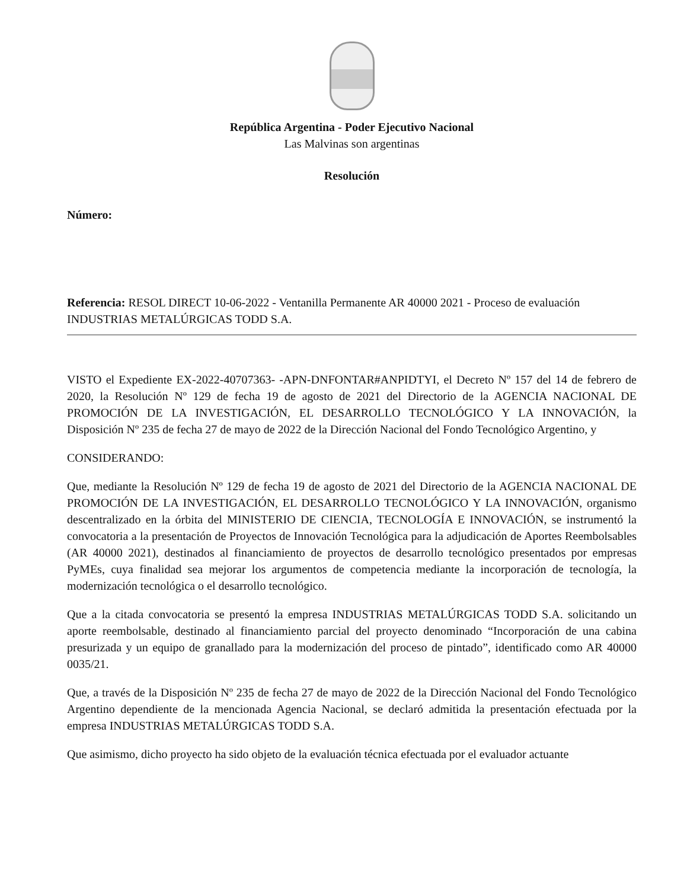República Argentina - Poder Ejecutivo Nacional
Las Malvinas son argentinas
Resolución
Número:
Referencia: RESOL DIRECT 10-06-2022 - Ventanilla Permanente AR 40000 2021 - Proceso de evaluación INDUSTRIAS METALÚRGICAS TODD S.A.
VISTO el Expediente EX-2022-40707363- -APN-DNFONTAR#ANPIDTYI, el Decreto Nº 157 del 14 de febrero de 2020, la Resolución Nº 129 de fecha 19 de agosto de 2021 del Directorio de la AGENCIA NACIONAL DE PROMOCIÓN DE LA INVESTIGACIÓN, EL DESARROLLO TECNOLÓGICO Y LA INNOVACIÓN, la Disposición Nº 235 de fecha 27 de mayo de 2022 de la Dirección Nacional del Fondo Tecnológico Argentino, y
CONSIDERANDO:
Que, mediante la Resolución Nº 129 de fecha 19 de agosto de 2021 del Directorio de la AGENCIA NACIONAL DE PROMOCIÓN DE LA INVESTIGACIÓN, EL DESARROLLO TECNOLÓGICO Y LA INNOVACIÓN, organismo descentralizado en la órbita del MINISTERIO DE CIENCIA, TECNOLOGÍA E INNOVACIÓN, se instrumentó la convocatoria a la presentación de Proyectos de Innovación Tecnológica para la adjudicación de Aportes Reembolsables (AR 40000 2021), destinados al financiamiento de proyectos de desarrollo tecnológico presentados por empresas PyMEs, cuya finalidad sea mejorar los argumentos de competencia mediante la incorporación de tecnología, la modernización tecnológica o el desarrollo tecnológico.
Que a la citada convocatoria se presentó la empresa INDUSTRIAS METALÚRGICAS TODD S.A. solicitando un aporte reembolsable, destinado al financiamiento parcial del proyecto denominado “Incorporación de una cabina presurizada y un equipo de granallado para la modernización del proceso de pintado”, identificado como AR 40000 0035/21.
Que, a través de la Disposición Nº 235 de fecha 27 de mayo de 2022 de la Dirección Nacional del Fondo Tecnológico Argentino dependiente de la mencionada Agencia Nacional, se declaró admitida la presentación efectuada por la empresa INDUSTRIAS METALÚRGICAS TODD S.A.
Que asimismo, dicho proyecto ha sido objeto de la evaluación técnica efectuada por el evaluador actuante